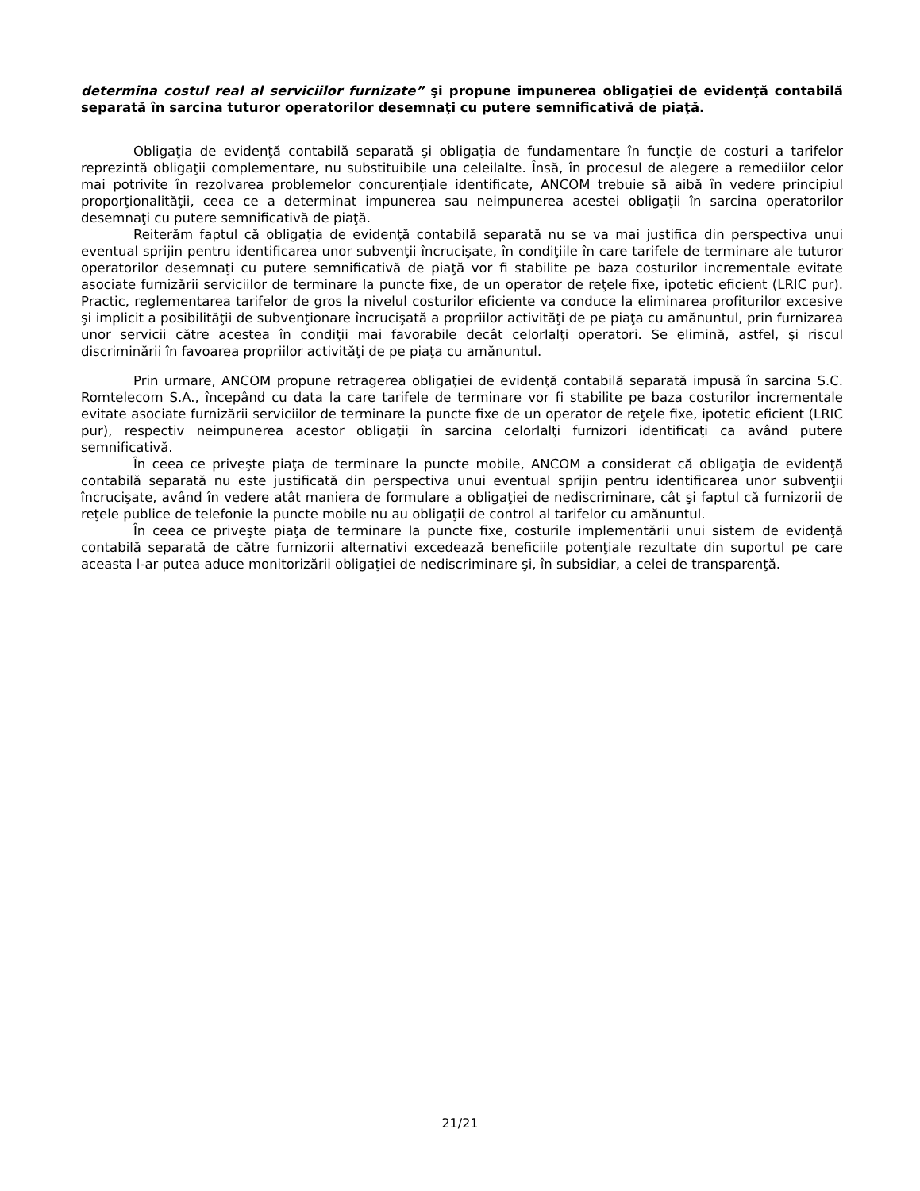determina costul real al serviciilor furnizate” şi propune impunerea obligaţiei de evidenţă contabilă separată în sarcina tuturor operatorilor desemnaţi cu putere semnificativă de piaţă.
Obligaţia de evidenţă contabilă separată şi obligaţia de fundamentare în funcţie de costuri a tarifelor reprezintă obligaţii complementare, nu substituibile una celeilalte. Însă, în procesul de alegere a remediilor celor mai potrivite în rezolvarea problemelor concurenţiale identificate, ANCOM trebuie să aibă în vedere principiul proporţionalităţii, ceea ce a determinat impunerea sau neimpunerea acestei obligaţii în sarcina operatorilor desemnaţi cu putere semnificativă de piaţă.
Reiterăm faptul că obligaţia de evidenţă contabilă separată nu se va mai justifica din perspectiva unui eventual sprijin pentru identificarea unor subvenţii încrucişate, în condiţiile în care tarifele de terminare ale tuturor operatorilor desemnaţi cu putere semnificativă de piaţă vor fi stabilite pe baza costurilor incrementale evitate asociate furnizării serviciilor de terminare la puncte fixe, de un operator de reţele fixe, ipotetic eficient (LRIC pur). Practic, reglementarea tarifelor de gros la nivelul costurilor eficiente va conduce la eliminarea profiturilor excesive şi implicit a posibilităţii de subvenţionare încrucişată a propriilor activităţi de pe piaţa cu amănuntul, prin furnizarea unor servicii către acestea în condiţii mai favorabile decât celorlalţi operatori. Se elimină, astfel, şi riscul discriminării în favoarea propriilor activităţi de pe piaţa cu amănuntul.
Prin urmare, ANCOM propune retragerea obligaţiei de evidenţă contabilă separată impusă în sarcina S.C. Romtelecom S.A., începând cu data la care tarifele de terminare vor fi stabilite pe baza costurilor incrementale evitate asociate furnizării serviciilor de terminare la puncte fixe de un operator de reţele fixe, ipotetic eficient (LRIC pur), respectiv neimpunerea acestor obligaţii în sarcina celorlalţi furnizori identificaţi ca având putere semnificativă.
În ceea ce priveşte piaţa de terminare la puncte mobile, ANCOM a considerat că obligaţia de evidenţă contabilă separată nu este justificată din perspectiva unui eventual sprijin pentru identificarea unor subvenţii încrucişate, având în vedere atât maniera de formulare a obligaţiei de nediscriminare, cât şi faptul că furnizorii de reţele publice de telefonie la puncte mobile nu au obligaţii de control al tarifelor cu amănuntul.
În ceea ce priveşte piaţa de terminare la puncte fixe, costurile implementării unui sistem de evidenţă contabilă separată de către furnizorii alternativi excedează beneficiile potenţiale rezultate din suportul pe care aceasta l-ar putea aduce monitorizării obligaţiei de nediscriminare şi, în subsidiar, a celei de transparenţă.
21/21